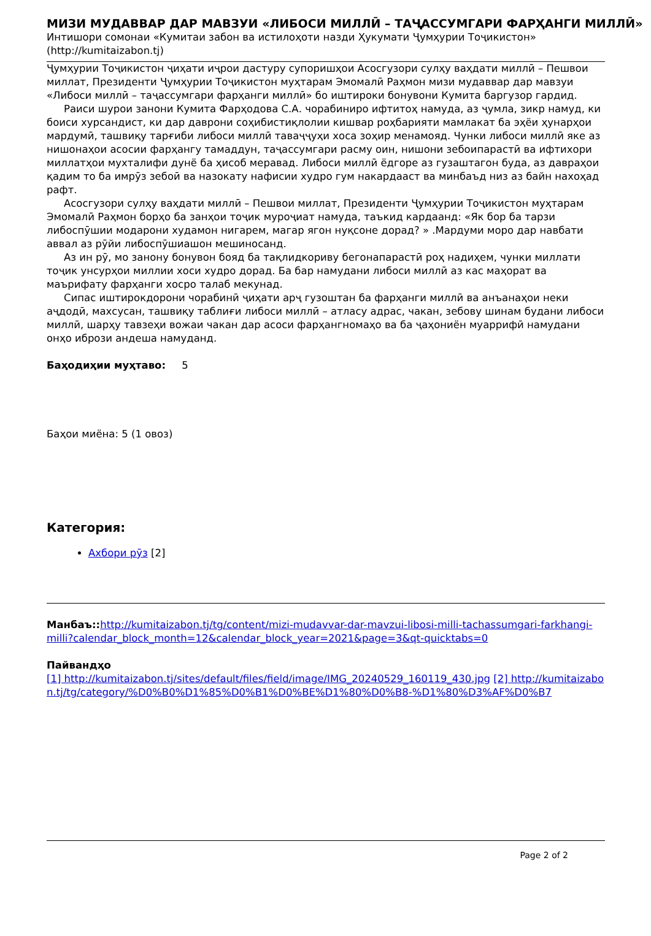МИЗИ МУДАВВАР ДАР МАВЗУИ «ЛИБОСИ МИЛЛӢ – ТАҶАССУМГАРИ ФАРҲАНГИ МИЛЛӢ»
Интишори сомонаи «Кумитаи забон ва истилоҳоти назди Ҳукумати Ҷумҳурии Тоҷикистон» (http://kumitaizabon.tj)
Ҷумҳурии Тоҷикистон ҷиҳати иҷрои дастуру супоришҳои Асосгузори сулҳу ваҳдати миллӣ – Пешвои миллат, Президенти Ҷумҳурии Тоҷикистон муҳтарам Эмомалӣ Раҳмон мизи мудаввар дар мавзуи «Либоси миллӣ – таҷассумгари фарҳанги миллӣ» бо иштироки бонувони Кумита баргузор гардид.
Раиси шурои занони Кумита Фарҳодова С.А. чорабиниро ифтитоҳ намуда, аз ҷумла, зикр намуд, ки боиси хурсандист, ки дар даврони соҳибистиқлолии кишвар роҳбарияти мамлакат ба эҳёи ҳунарҳои мардумӣ, ташвиқу тарғиби либоси миллӣ таваҷҷуҳи хоса зоҳир менамояд. Чунки либоси миллӣ яке аз нишонаҳои асосии фарҳангу тамаддун, таҷассумгари расму оин, нишони зебоипарастӣ ва ифтихори миллатҳои мухталифи дунё ба ҳисоб меравад. Либоси миллӣ ёдгоре аз гузаштагон буда, аз давраҳои қадим то ба имрӯз зебоӣ ва назокату нафисии худро гум накардааст ва минбаъд низ аз байн нахоҳад рафт.
Асосгузори сулҳу ваҳдати миллӣ – Пешвои миллат, Президенти Ҷумҳурии Тоҷикистон муҳтарам Эмомалӣ Раҳмон борҳо ба занҳои тоҷик муроҷиат намуда, таъкид кардаанд: «Як бор ба тарзи либоспӯшии модарони худамон нигарем, магар ягон нуқсоне дорад? » .Мардуми моро дар навбати аввал аз рӯйи либоспӯшиашон мешиносанд.
Аз ин рӯ, мо занону бонувон бояд ба тақлидкориву бегонапарастӣ роҳ надиҳем, чунки миллати тоҷик унсурҳои миллии хоси худро дорад. Ба бар намудани либоси миллӣ аз кас маҳорат ва маърифату фарҳанги хосро талаб мекунад.
Сипас иштирокдорони чорабинӣ ҷиҳати арҷ гузоштан ба фарҳанги миллӣ ва анъанаҳои неки аҷдодӣ, махсусан, ташвиқу таблиғи либоси миллӣ – атласу адрас, чакан, зебову шинам будани либоси миллӣ, шарҳу тавзеҳи вожаи чакан дар асоси фарҳангномаҳо ва ба ҷаҳониён муаррифӣ намудани онҳо ибрози андеша намуданд.
Баҳодиҳии муҳтаво: 5
Баҳои миёна: 5 (1 овоз)
Категория:
Ахбори рӯз [2]
Манбаъ:: http://kumitaizabon.tj/tg/content/mizi-mudavvar-dar-mavzui-libosi-milli-tachassumgari-farkhangi-milli?calendar_block_month=12&calendar_block_year=2021&page=3&qt-quicktabs=0
Пайвандҳо
[1] http://kumitaizabon.tj/sites/default/files/field/image/IMG_20240529_160119_430.jpg [2] http://kumitaizabon.tj/tg/category/%D0%B0%D1%85%D0%B1%D0%BE%D1%80%D0%B8-%D1%80%D3%AF%D0%B7
Page 2 of 2